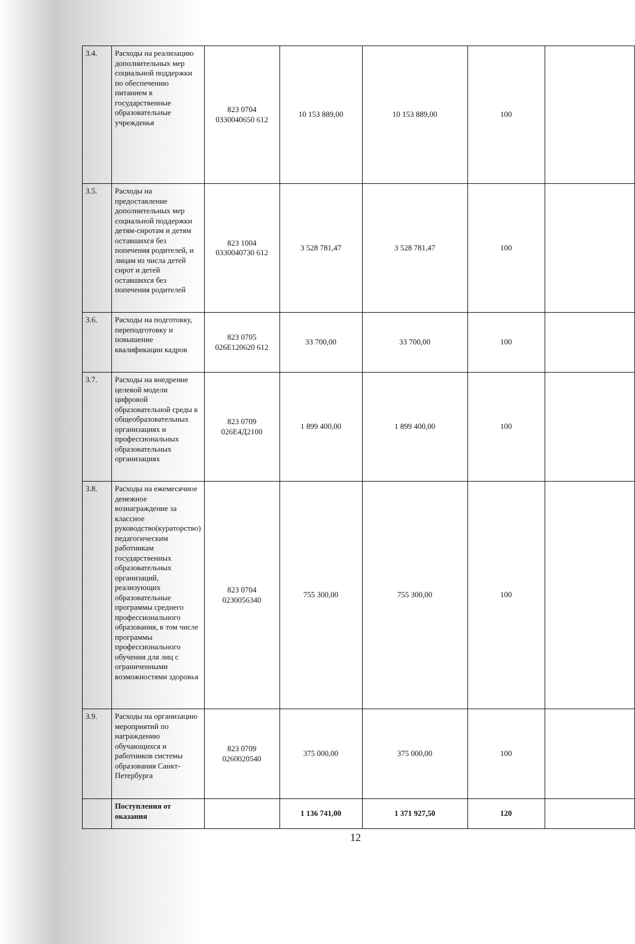| 3.4. | Расходы на реализацию дополнительных мер социальной поддержки по обеспечению питанием в государственные образовательные учрежденья | 823 0704 0330040650 612 | 10 153 889,00 | 10 153 889,00 | 100 | |
| 3.5. | Расходы на предоставление дополнительных мер социальной поддержки детям-сиротам и детям оставшихся без попечения родителей, и лицам из числа детей сирот и детей оставшихся без попечения родителей | 823 1004 0330040730 612 | 3 528 781,47 | 3 528 781,47 | 100 | |
| 3.6. | Расходы на подготовку, переподготовку и повышение квалификации кадров | 823 0705 026Е120620 612 | 33 700,00 | 33 700,00 | 100 | |
| 3.7. | Расходы на внедрение целевой модели цифровой образовательной среды в общеобразовательных организациях и профессиональных образовательных организациях | 823 0709 026Е4Д2100 | 1 899 400,00 | 1 899 400,00 | 100 | |
| 3.8. | Расходы на ежемесячное денежное вознаграждение за классное руководство(кураторство) педагогическим работникам государственных образовательных организаций, реализующих образовательные программы среднего профессионального образования, в том числе программы профессионального обучения для лиц с ограниченными возможностями здоровья | 823 0704 0230056340 | 755 300,00 | 755 300,00 | 100 | |
| 3.9. | Расходы на организацию мероприятий по награждению обучающихся и работников системы образования Санкт-Петербурга | 823 0709 0260020540 | 375 000,00 | 375 000,00 | 100 | |
| | Поступления от оказания | | 1 136 741,00 | 1 371 927,50 | 120 | |
12